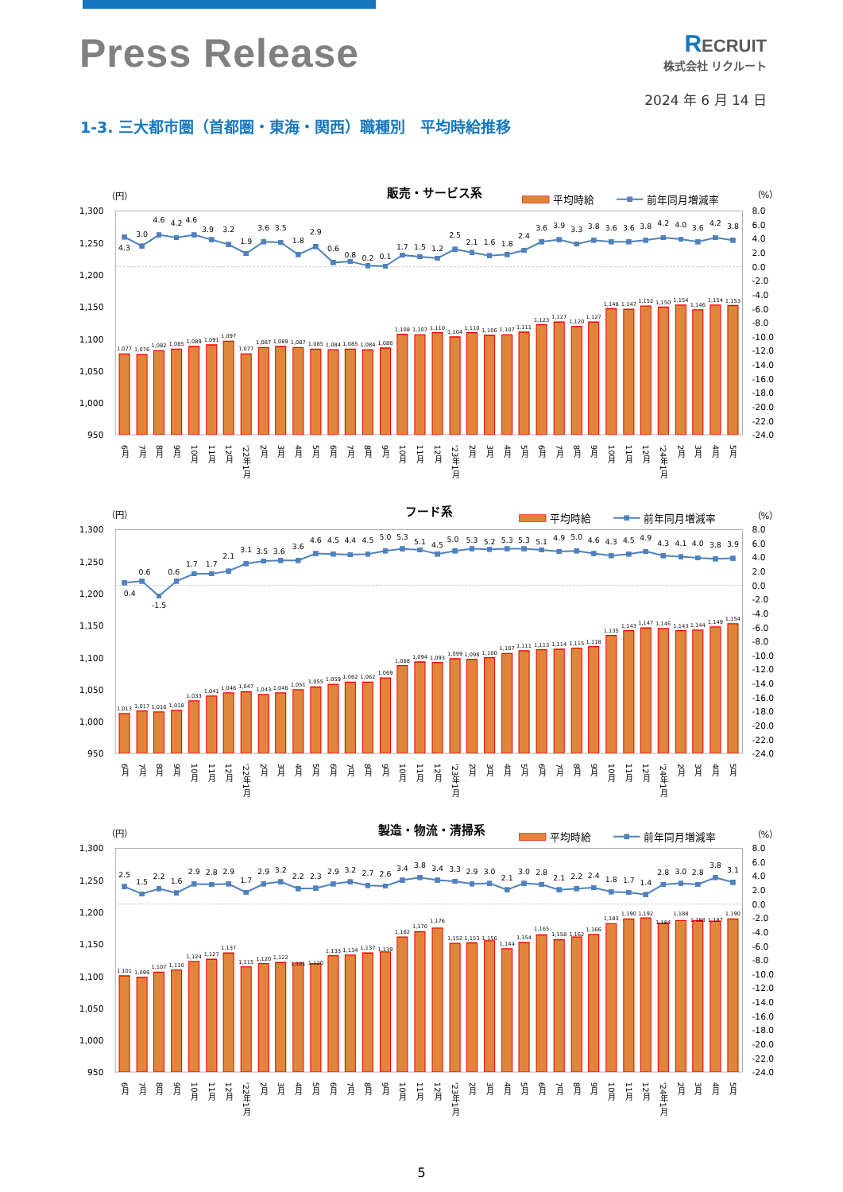Press Release
RECRUIT
株式会社 リクルート
2024 年 6 月 14 日
1-3. 三大都市圏（首都圏・東海・関西）職種別　平均時給推移
（円）
販売・サービス系
平均時給
前年同月増減率
（%）
1,300
1,250
1,200
1,150
1,100
1,050
1,000
950
8.0
6.0
4.0
2.0
0.0
-2.0
-4.0
-6.0
-8.0
-10.0
-12.0
-14.0
-16.0
-18.0
-20.0
-22.0
-24.0
1,077
1,076
1,082
1,085
1,089
1,091
1,097
1,077
1,087
1,089
1,087
1,085
1,084
1,085
1,084
1,086
1,108
1,107
1,110
1,104
1,110
1,106
1,107
1,111
1,123
1,127
1,120
1,127
1,148
1,147
1,152
1,150
1,154
1,146
1,154
1,153
4.3
3.0
4.6
4.2
4.6
3.9
3.2
1.9
3.6
3.5
1.8
2.9
0.6
0.8
0.2
0.1
1.7
1.5
1.2
2.5
2.1
1.6
1.8
2.4
3.6
3.9
3.3
3.8
3.6
3.6
3.8
4.2
4.0
3.6
4.2
3.8
6月
7月
8月
9月
10月
11月
12月
'22年1月
2月
3月
4月
5月
6月
7月
8月
9月
10月
11月
12月
'23年1月
2月
3月
4月
5月
6月
7月
8月
9月
10月
11月
12月
'24年1月
2月
3月
4月
5月
（円）
フード系
平均時給
前年同月増減率
（%）
1,300
1,250
1,200
1,150
1,100
1,050
1,000
950
8.0
6.0
4.0
2.0
0.0
-2.0
-4.0
-6.0
-8.0
-10.0
-12.0
-14.0
-16.0
-18.0
-20.0
-22.0
-24.0
1,013
1,017
1,016
1,018
1,033
1,041
1,046
1,047
1,043
1,046
1,051
1,055
1,059
1,062
1,062
1,069
1,088
1,094
1,093
1,099
1,098
1,100
1,107
1,111
1,113
1,114
1,115
1,118
1,135
1,143
1,147
1,146
1,143
1,144
1,149
1,154
0.4
0.6
-1.5
0.6
1.7
1.7
2.1
3.1
3.5
3.6
3.6
4.6
4.5
4.4
4.5
5.0
5.3
5.1
4.5
5.0
5.3
5.2
5.3
5.3
5.1
4.9
5.0
4.6
4.3
4.5
4.9
4.3
4.1
4.0
3.8
3.9
6月
7月
8月
9月
10月
11月
12月
'22年1月
2月
3月
4月
5月
6月
7月
8月
9月
10月
11月
12月
'23年1月
2月
3月
4月
5月
6月
7月
8月
9月
10月
11月
12月
'24年1月
2月
3月
4月
5月
（円）
製造・物流・清掃系
平均時給
前年同月増減率
（%）
1,300
1,250
1,200
1,150
1,100
1,050
1,000
950
8.0
6.0
4.0
2.0
0.0
-2.0
-4.0
-6.0
-8.0
-10.0
-12.0
-14.0
-16.0
-18.0
-20.0
-22.0
-24.0
1,101
1,099
1,107
1,110
1,124
1,127
1,137
1,115
1,120
1,122
1,121
1,120
1,133
1,134
1,137
1,139
1,162
1,170
1,176
1,152
1,153
1,156
1,144
1,154
1,165
1,158
1,162
1,166
1,183
1,190
1,192
1,184
1,188
1,188
1,187
1,190
2.5
1.5
2.2
1.6
2.9
2.8
2.9
1.7
2.9
3.2
2.2
2.3
2.9
3.2
2.7
2.6
3.4
3.8
3.4
3.3
2.9
3.0
2.1
3.0
2.8
2.1
2.2
2.4
1.8
1.7
1.4
2.8
3.0
2.8
3.8
3.1
6月
7月
8月
9月
10月
11月
12月
'22年1月
2月
3月
4月
5月
6月
7月
8月
9月
10月
11月
12月
'23年1月
2月
3月
4月
5月
6月
7月
8月
9月
10月
11月
12月
'24年1月
2月
3月
4月
5月
5